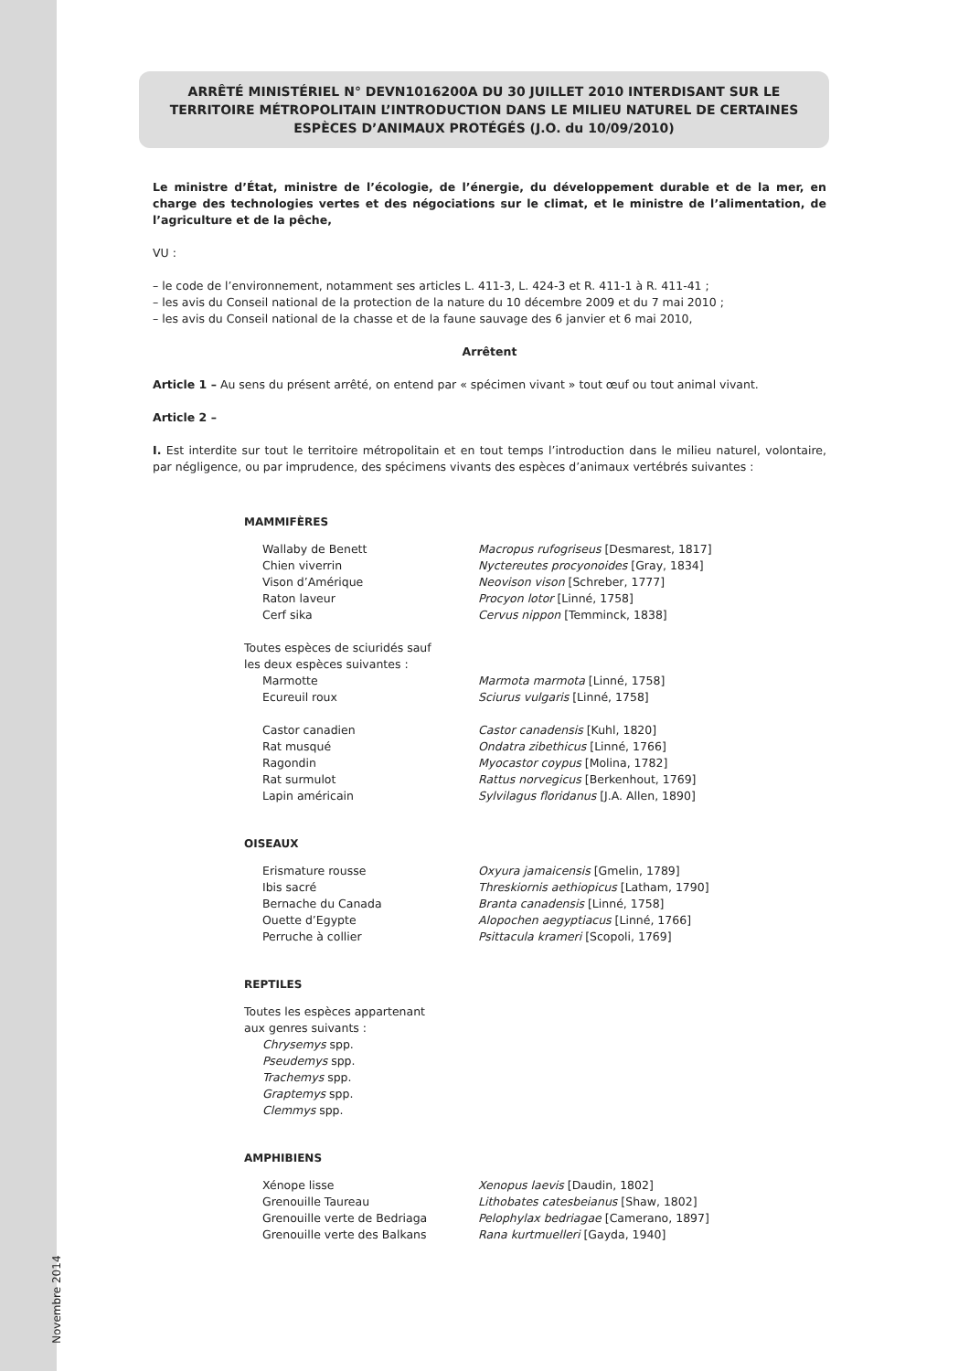Novembre 2014
ARRÊTÉ MINISTÉRIEL N° DEVN1016200A DU 30 JUILLET 2010 INTERDISANT SUR LE TERRITOIRE MÉTROPOLITAIN L’INTRODUCTION DANS LE MILIEU NATUREL DE CERTAINES ESPÈCES D’ANIMAUX PROTÉGÉS (J.O. du 10/09/2010)
Le ministre d’État, ministre de l’écologie, de l’énergie, du développement durable et de la mer, en charge des technologies vertes et des négociations sur le climat, et le ministre de l’alimentation, de l’agriculture et de la pêche,
VU :
– le code de l’environnement, notamment ses articles L. 411-3, L. 424-3 et R. 411-1 à R. 411-41 ;
– les avis du Conseil national de la protection de la nature du 10 décembre 2009 et du 7 mai 2010 ;
– les avis du Conseil national de la chasse et de la faune sauvage des 6 janvier et 6 mai 2010,
Arrêtent
Article 1 – Au sens du présent arrêté, on entend par « spécimen vivant » tout œuf ou tout animal vivant.
Article 2 –
I. Est interdite sur tout le territoire métropolitain et en tout temps l’introduction dans le milieu naturel, volontaire, par négligence, ou par imprudence, des spécimens vivants des espèces d’animaux vertébrés suivantes :
MAMMIFÈRES
| Wallaby de Benett | Macropus rufogriseus [Desmarest, 1817] |
| Chien viverrin | Nyctereutes procyonoides [Gray, 1834] |
| Vison d’Amérique | Neovison vison [Schreber, 1777] |
| Raton laveur | Procyon lotor [Linné, 1758] |
| Cerf sika | Cervus nippon [Temminck, 1838] |
| Toutes espèces de sciuridés sauf les deux espèces suivantes : | |
| Marmotte | Marmota marmota [Linné, 1758] |
| Ecureuil roux | Sciurus vulgaris [Linné, 1758] |
| Castor canadien | Castor canadensis [Kuhl, 1820] |
| Rat musqué | Ondatra zibethicus [Linné, 1766] |
| Ragondin | Myocastor coypus [Molina, 1782] |
| Rat surmulot | Rattus norvegicus [Berkenhout, 1769] |
| Lapin américain | Sylvilagus floridanus [J.A. Allen, 1890] |
OISEAUX
| Erismature rousse | Oxyura jamaicensis [Gmelin, 1789] |
| Ibis sacré | Threskiornis aethiopicus [Latham, 1790] |
| Bernache du Canada | Branta canadensis [Linné, 1758] |
| Ouette d’Egypte | Alopochen aegyptiacus [Linné, 1766] |
| Perruche à collier | Psittacula krameri [Scopoli, 1769] |
REPTILES
Toutes les espèces appartenant
aux genres suivants :
Chrysemys spp.
Pseudemys spp.
Trachemys spp.
Graptemys spp.
Clemmys spp.
AMPHIBIENS
| Xénope lisse | Xenopus laevis [Daudin, 1802] |
| Grenouille Taureau | Lithobates catesbeianus [Shaw, 1802] |
| Grenouille verte de Bedriaga | Pelophylax bedriagae [Camerano, 1897] |
| Grenouille verte des Balkans | Rana kurtmuelleri [Gayda, 1940] |